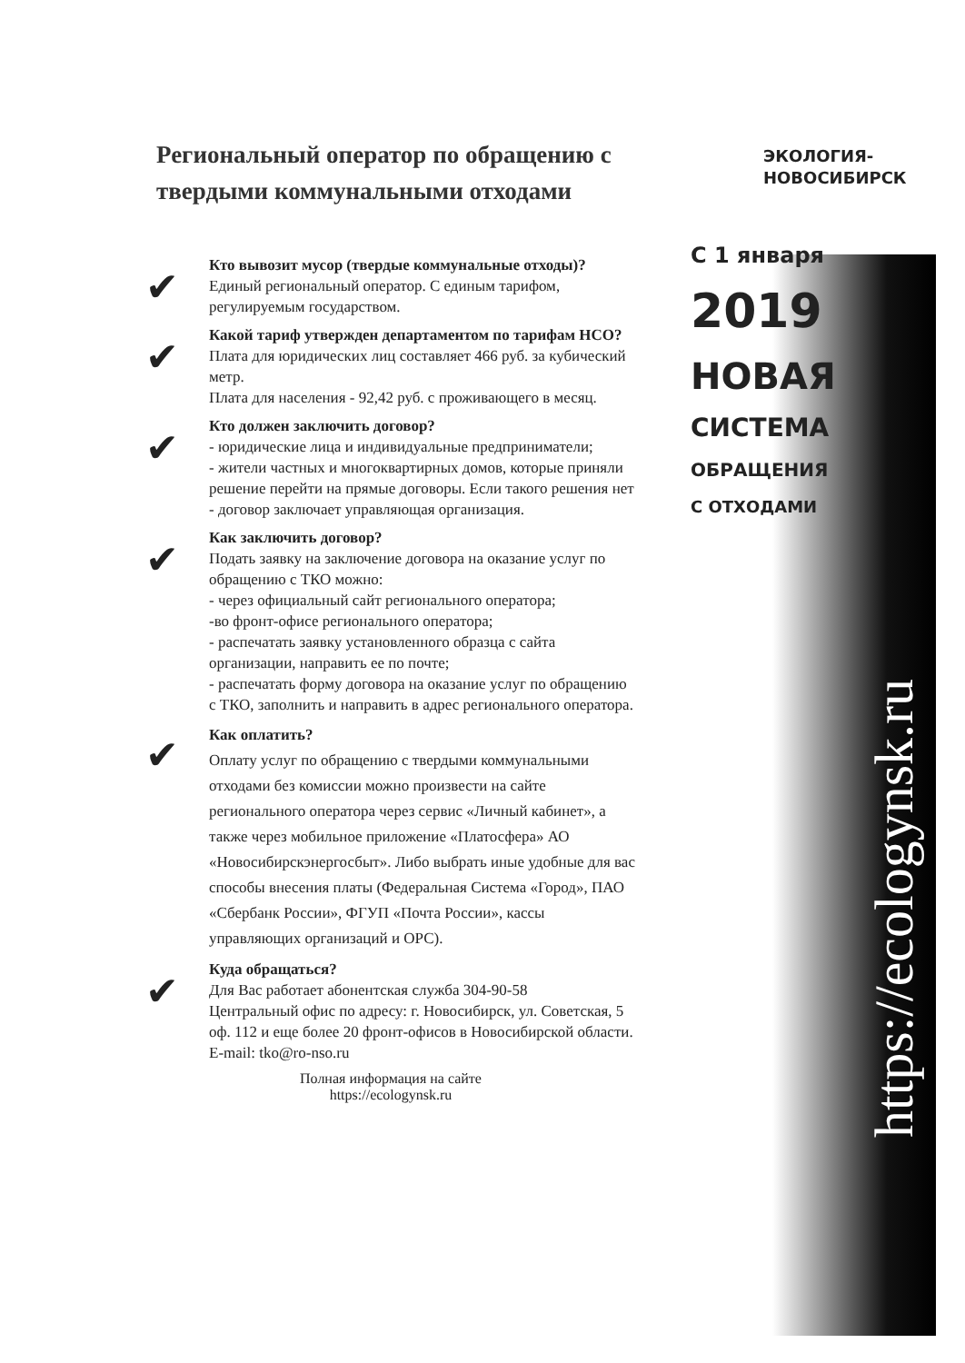Региональный оператор по обращению с твердыми коммунальными отходами
✔
Кто вывозит мусор (твердые коммунальные отходы)?
Единый региональный оператор. С единым тарифом, регулируемым государством.
✔
Какой тариф утвержден департаментом по тарифам НСО?
Плата для юридических лиц составляет 466 руб. за кубический метр.
Плата для населения - 92,42 руб. с проживающего в месяц.
✔
Кто должен заключить договор?
- юридические лица и индивидуальные предприниматели;
- жители частных и многоквартирных домов, которые приняли решение перейти на прямые договоры. Если такого решения нет - договор заключает управляющая организация.
✔
Как заключить договор?
Подать заявку на заключение договора на оказание услуг по обращению с ТКО можно:
- через официальный сайт регионального оператора;
-во фронт-офисе регионального оператора;
- распечатать заявку установленного образца с сайта организации, направить ее по почте;
- распечатать форму договора на оказание услуг по обращению с ТКО, заполнить и направить в адрес регионального оператора.
✔
Как оплатить?
Оплату услуг по обращению с твердыми коммунальными отходами без комиссии можно произвести на сайте регионального оператора через сервис «Личный кабинет», а также через мобильное приложение «Платосфера» АО «Новосибирскэнергосбыт». Либо выбрать иные удобные для вас способы внесения платы (Федеральная Система «Город», ПАО «Сбербанк России», ФГУП «Почта России», кассы управляющих организаций и ОРС).
✔
Куда обращаться?
Для Вас работает абонентская служба 304-90-58
Центральный офис по адресу: г. Новосибирск, ул. Советская, 5 оф. 112 и еще более 20 фронт-офисов в Новосибирской области.
E-mail: tko@ro-nso.ru
Полная информация на сайте
https://ecologynsk.ru
ЭКОЛОГИЯ-
НОВОСИБИРСК
С 1 января
2019
НОВАЯ
СИСТЕМА
ОБРАЩЕНИЯ
С ОТХОДАМИ
https://ecologynsk.ru